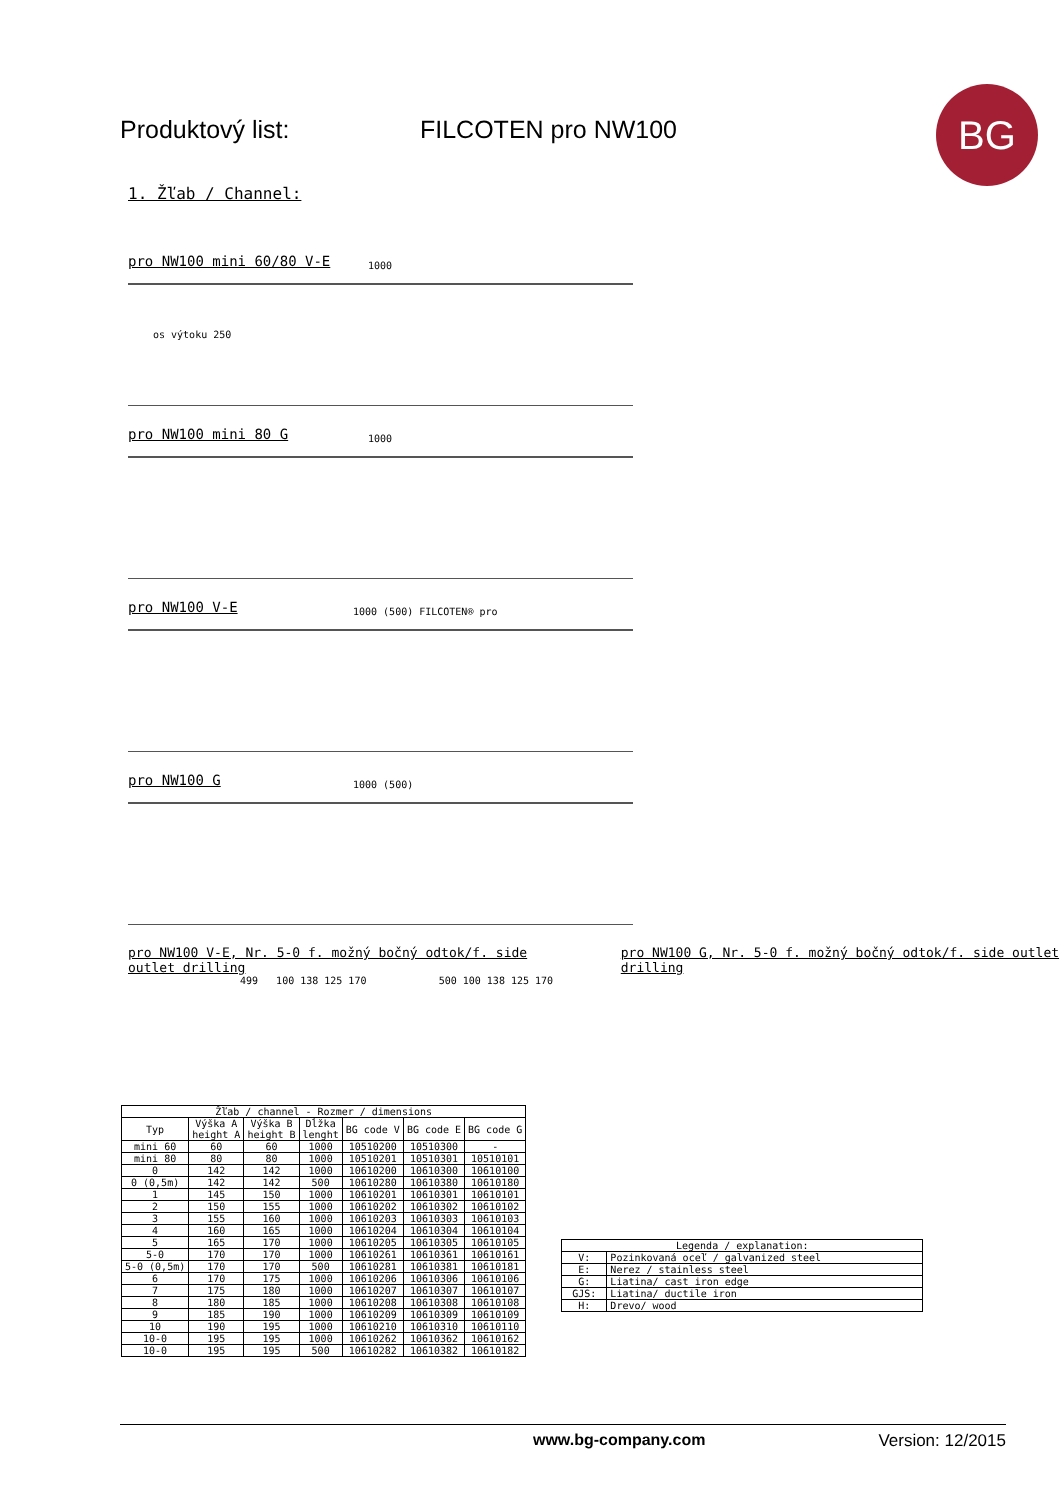Produktový list: FILCOTEN pro NW100
BG
1. Žľab / Channel:
pro NW100 mini 60/80 V-E
1000
os výtoku 250
pro NW100 mini 80 G
1000
pro NW100 V-E
1000 (500) FILCOTEN® pro
pro NW100 G
1000 (500)
pro NW100 V-E, Nr. 5-0 f. možný bočný odtok/f. side outlet drilling pro NW100 G, Nr. 5-0 f. možný bočný odtok/f. side outlet drilling
499 100 138 125 170 500 100 138 125 170
| Žľab / channel - Rozmer / dimensions | | | | | | |
| --- | --- | --- | --- | --- | --- | --- |
| Typ | Výška A height A | Výška B height B | Dĺžka lenght | BG code V | BG code E | BG code G |
| mini 60 | 60 | 60 | 1000 | 10510200 | 10510300 | - |
| mini 80 | 80 | 80 | 1000 | 10510201 | 10510301 | 10510101 |
| 0 | 142 | 142 | 1000 | 10610200 | 10610300 | 10610100 |
| 0 (0,5m) | 142 | 142 | 500 | 10610280 | 10610380 | 10610180 |
| 1 | 145 | 150 | 1000 | 10610201 | 10610301 | 10610101 |
| 2 | 150 | 155 | 1000 | 10610202 | 10610302 | 10610102 |
| 3 | 155 | 160 | 1000 | 10610203 | 10610303 | 10610103 |
| 4 | 160 | 165 | 1000 | 10610204 | 10610304 | 10610104 |
| 5 | 165 | 170 | 1000 | 10610205 | 10610305 | 10610105 |
| 5-0 | 170 | 170 | 1000 | 10610261 | 10610361 | 10610161 |
| 5-0 (0,5m) | 170 | 170 | 500 | 10610281 | 10610381 | 10610181 |
| 6 | 170 | 175 | 1000 | 10610206 | 10610306 | 10610106 |
| 7 | 175 | 180 | 1000 | 10610207 | 10610307 | 10610107 |
| 8 | 180 | 185 | 1000 | 10610208 | 10610308 | 10610108 |
| 9 | 185 | 190 | 1000 | 10610209 | 10610309 | 10610109 |
| 10 | 190 | 195 | 1000 | 10610210 | 10610310 | 10610110 |
| 10-0 | 195 | 195 | 1000 | 10610262 | 10610362 | 10610162 |
| 10-0 | 195 | 195 | 500 | 10610282 | 10610382 | 10610182 |
| Legenda / explanation: | |
| --- | --- |
| V: | Pozinkovaná oceľ / galvanized steel |
| E: | Nerez / stainless steel |
| G: | Liatina/ cast iron edge |
| GJS: | Liatina/ ductile iron |
| H: | Drevo/ wood |
www.bg-company.com Version: 12/2015